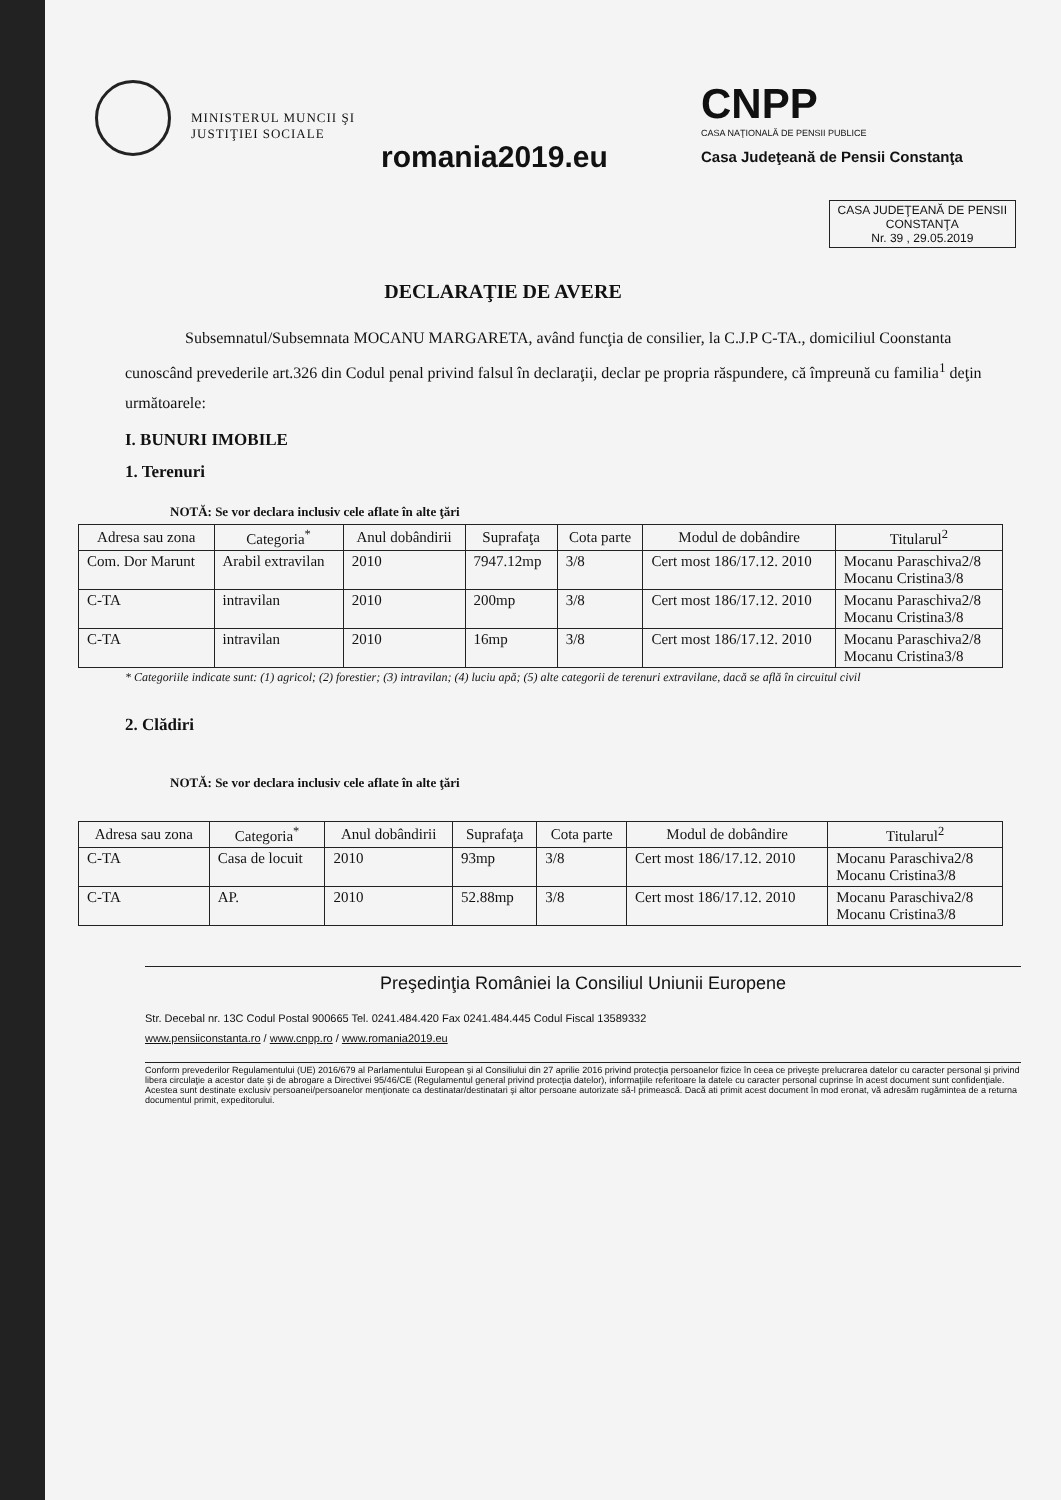MINISTERUL MUNCII ŞI JUSTIŢIEI SOCIALE
romania2019.eu
CNPP
CASA NAŢIONALĂ DE PENSII PUBLICE
Casa Judeţeană de Pensii Constanţa
CASA JUDEŢEANĂ DE PENSII
CONSTANŢA
Nr. 39 , 29.05.2019
DECLARAŢIE DE AVERE
Subsemnatul/Subsemnata MOCANU MARGARETA, având funcţia de consilier, la C.J.P C-TA., domiciliul Coonstanta cunoscând prevederile art.326 din Codul penal privind falsul în declaraţii, declar pe propria răspundere, că împreună cu familia<sup>1</sup> deţin următoarele:
I. BUNURI IMOBILE
1. Terenuri
NOTĂ: Se vor declara inclusiv cele aflate în alte ţări
| Adresa sau zona | Categoria<sup>*</sup> | Anul dobândirii | Suprafaţa | Cota parte | Modul de dobândire | Titularul<sup>2</sup> |
| --- | --- | --- | --- | --- | --- | --- |
| Com. Dor Marunt | Arabil extravilan | 2010 | 7947.12mp | 3/8 | Cert most 186/17.12. 2010 | Mocanu Paraschiva2/8 Mocanu Cristina3/8 |
| C-TA | intravilan | 2010 | 200mp | 3/8 | Cert most 186/17.12. 2010 | Mocanu Paraschiva2/8 Mocanu Cristina3/8 |
| C-TA | intravilan | 2010 | 16mp | 3/8 | Cert most 186/17.12. 2010 | Mocanu Paraschiva2/8 Mocanu Cristina3/8 |
* Categoriile indicate sunt: (1) agricol; (2) forestier; (3) intravilan; (4) luciu apă; (5) alte categorii de terenuri extravilane, dacă se află în circuitul civil
2. Clădiri
NOTĂ: Se vor declara inclusiv cele aflate în alte ţări
| Adresa sau zona | Categoria<sup>*</sup> | Anul dobândirii | Suprafaţa | Cota parte | Modul de dobândire | Titularul<sup>2</sup> |
| --- | --- | --- | --- | --- | --- | --- |
| C-TA | Casa de locuit | 2010 | 93mp | 3/8 | Cert most 186/17.12. 2010 | Mocanu Paraschiva2/8 Mocanu Cristina3/8 |
| C-TA | AP. | 2010 | 52.88mp | 3/8 | Cert most 186/17.12. 2010 | Mocanu Paraschiva2/8 Mocanu Cristina3/8 |
Preşedinţia României la Consiliul Uniunii Europene
Str. Decebal nr. 13C Codul Postal 900665 Tel. 0241.484.420 Fax 0241.484.445 Codul Fiscal 13589332
www.pensiiconstanta.ro / www.cnpp.ro / www.romania2019.eu
Conform prevederilor Regulamentului (UE) 2016/679 al Parlamentului European şi al Consiliului din 27 aprilie 2016 privind protecţia persoanelor fizice în ceea ce priveşte prelucrarea datelor cu caracter personal şi privind libera circulaţie a acestor date şi de abrogare a Directivei 95/46/CE (Regulamentul general privind protecţia datelor), informaţiile referitoare la datele cu caracter personal cuprinse în acest document sunt confidenţiale. Acestea sunt destinate exclusiv persoanei/persoanelor menţionate ca destinatar/destinatari şi altor persoane autorizate să-l primească. Dacă ati primit acest document în mod eronat, vă adresăm rugămintea de a returna documentul primit, expeditorului.